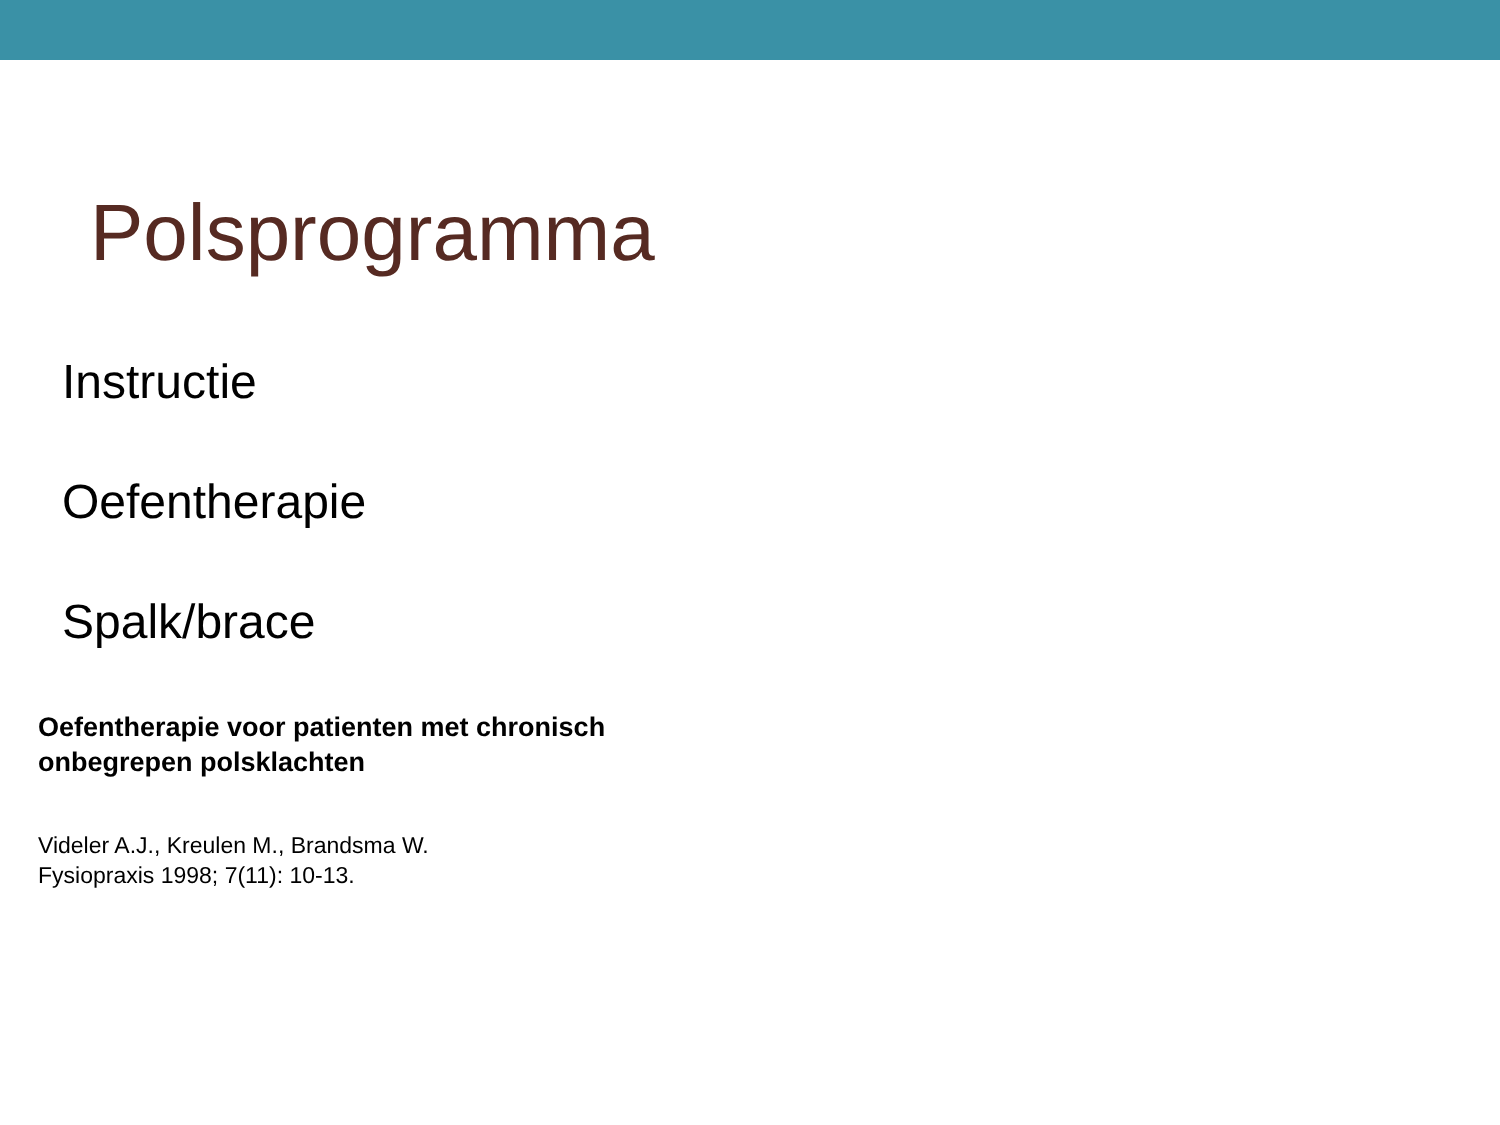Polsprogramma
Instructie
Oefentherapie
Spalk/brace
Oefentherapie voor patienten met chronisch onbegrepen polsklachten
Videler A.J., Kreulen M., Brandsma W.
Fysiopraxis 1998; 7(11): 10-13.